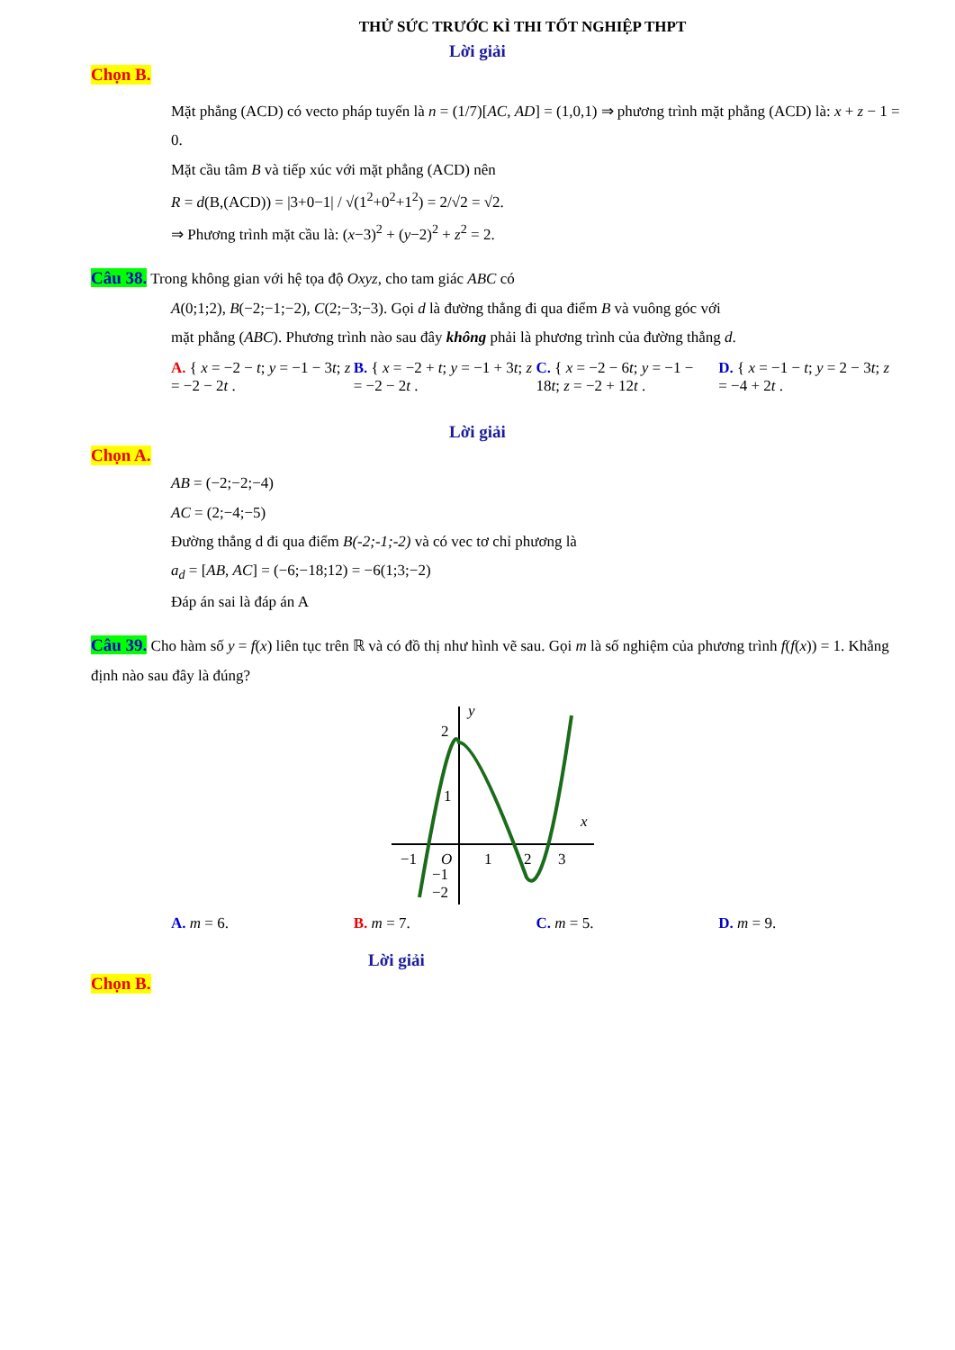THỬ SỨC TRƯỚC KÌ THI TỐT NGHIỆP THPT
Lời giải
Chọn B.
Mặt phẳng (ACD) có vecto pháp tuyến là n = (1/7)[AC, AD] = (1,0,1) ⇒ phương trình mặt phẳng (ACD) là: x + z − 1 = 0.
Mặt cầu tâm B và tiếp xúc với mặt phẳng (ACD) nên
R = d(B,(ACD)) = |3+0−1| / √(1<sup>2</sup>+0<sup>2</sup>+1<sup>2</sup>) = 2/√2 = √2.
⇒ Phương trình mặt cầu là: (x−3)<sup>2</sup> + (y−2)<sup>2</sup> + z<sup>2</sup> = 2.
Câu 38. Trong không gian với hệ tọa độ Oxyz, cho tam giác ABC có
A(0;1;2), B(−2;−1;−2), C(2;−3;−3). Gọi d là đường thẳng đi qua điểm B và vuông góc với
mặt phẳng (ABC). Phương trình nào sau đây không phải là phương trình của đường thẳng d.
A. { x = −2 − t; y = −1 − 3t; z = −2 − 2t .
B. { x = −2 + t; y = −1 + 3t; z = −2 − 2t .
C. { x = −2 − 6t; y = −1 − 18t; z = −2 + 12t .
D. { x = −1 − t; y = 2 − 3t; z = −4 + 2t .
Lời giải
Chọn A.
AB = (−2;−2;−4)
AC = (2;−4;−5)
Đường thẳng d đi qua điểm B(-2;-1;-2) và có vec tơ chỉ phương là
a<sub>d</sub> = [AB, AC] = (−6;−18;12) = −6(1;3;−2)
Đáp án sai là đáp án A
Câu 39. Cho hàm số y = f(x) liên tục trên ℝ và có đồ thị như hình vẽ sau. Gọi m là số nghiệm của phương trình f(f(x)) = 1. Khẳng định nào sau đây là đúng?
y
x
2
1
−1
O
1
2
3
−2
−1
A. m = 6. B. m = 7. C. m = 5. D. m = 9.
Lời giải
Chọn B.